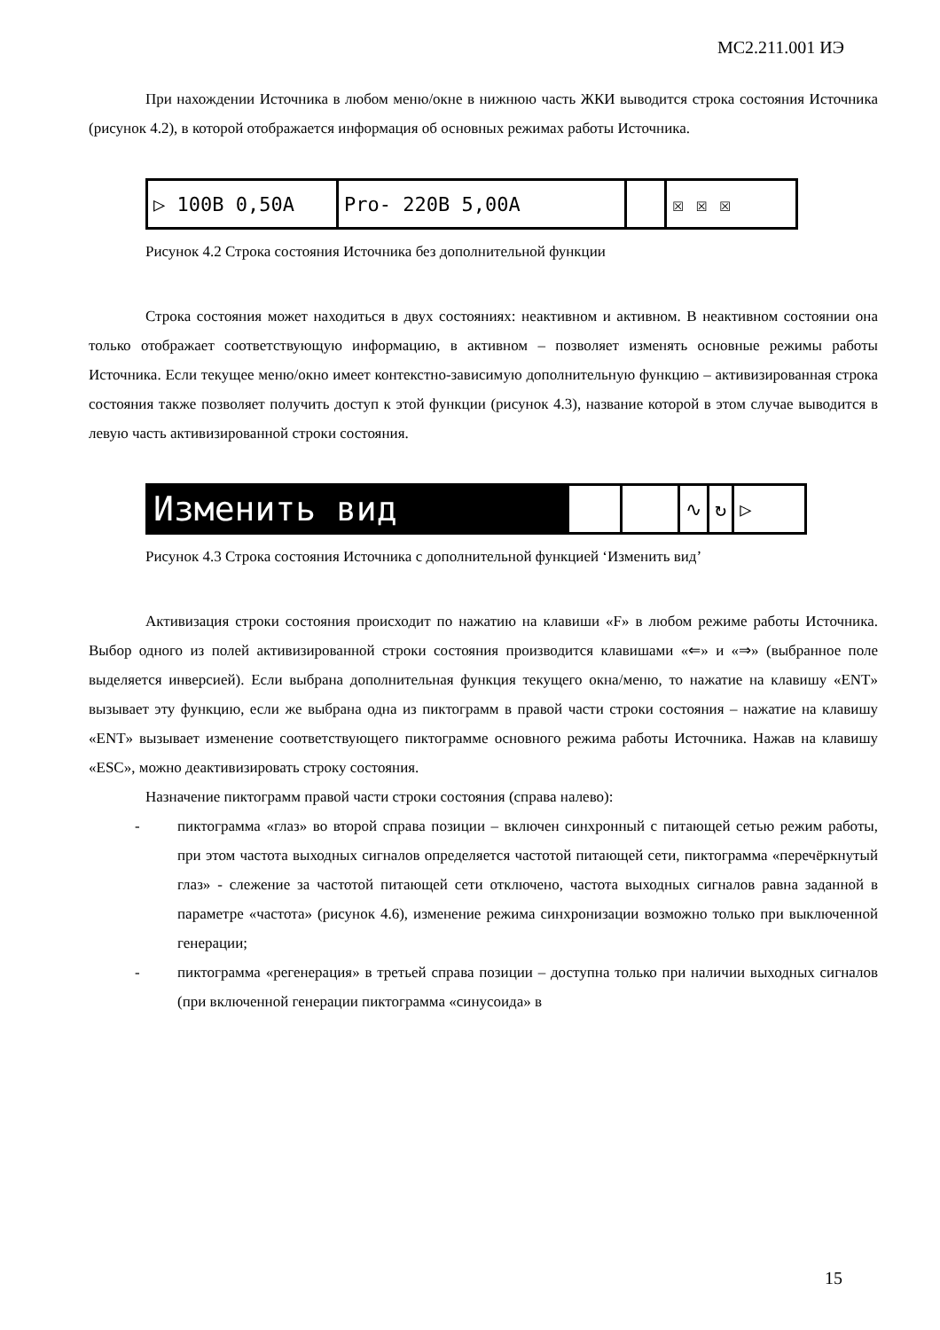МС2.211.001 ИЭ
При нахождении Источника в любом меню/окне в нижнюю часть ЖКИ выводится строка состояния Источника (рисунок 4.2), в которой отображается информация об основных режимах работы Источника.
▷ 100В 0,50А Pro- 220В 5,00А ☒ ☒ ☒
Рисунок 4.2 Строка состояния Источника без дополнительной функции
Строка состояния может находиться в двух состояниях: неактивном и активном. В неактивном состоянии она только отображает соответствующую информацию, в активном – позволяет изменять основные режимы работы Источника. Если текущее меню/окно имеет контекстно-зависимую дополнительную функцию – активизированная строка состояния также позволяет получить доступ к этой функции (рисунок 4.3), название которой в этом случае выводится в левую часть активизированной строки состояния.
Изменить вид
∿ ↻ ▷
Рисунок 4.3 Строка состояния Источника с дополнительной функцией ‘Изменить вид’
Активизация строки состояния происходит по нажатию на клавиши «F» в любом режиме работы Источника. Выбор одного из полей активизированной строки состояния производится клавишами «⇐» и «⇒» (выбранное поле выделяется инверсией). Если выбрана дополнительная функция текущего окна/меню, то нажатие на клавишу «ENT» вызывает эту функцию, если же выбрана одна из пиктограмм в правой части строки состояния – нажатие на клавишу «ENT» вызывает изменение соответствующего пиктограмме основного режима работы Источника. Нажав на клавишу «ESC», можно деактивизировать строку состояния.
Назначение пиктограмм правой части строки состояния (справа налево):
- пиктограмма «глаз» во второй справа позиции – включен синхронный с питающей сетью режим работы, при этом частота выходных сигналов определяется частотой питающей сети, пиктограмма «перечёркнутый глаз» - слежение за частотой питающей сети отключено, частота выходных сигналов равна заданной в параметре «частота» (рисунок 4.6), изменение режима синхронизации возможно только при выключенной генерации;
- пиктограмма «регенерация» в третьей справа позиции – доступна только при наличии выходных сигналов (при включенной генерации пиктограмма «синусоида» в
15